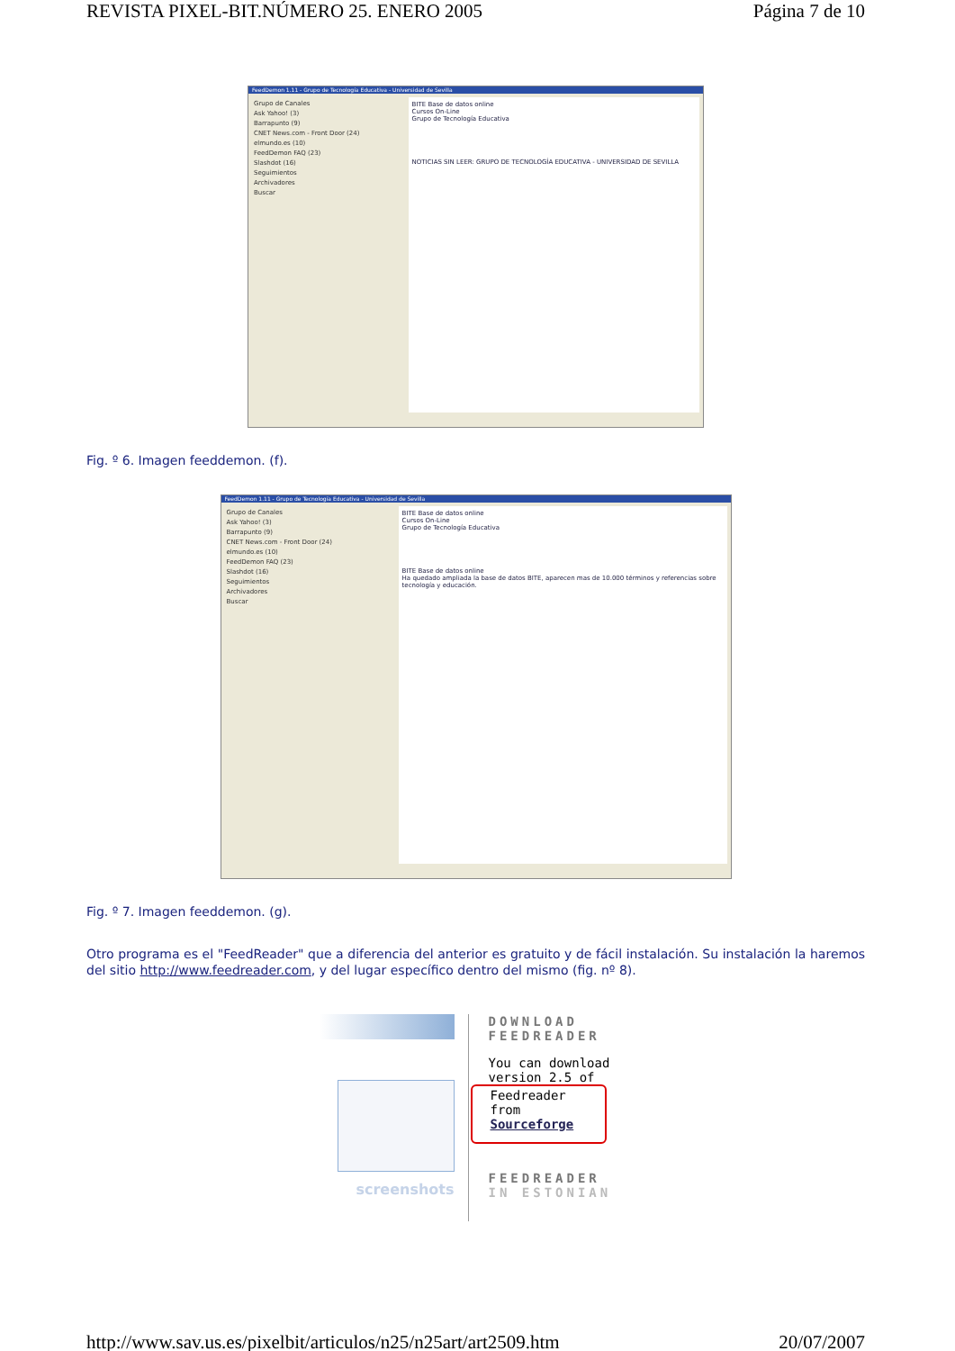REVISTA PIXEL-BIT.NÚMERO 25. ENERO 2005 Página 7 de 10
FeedDemon 1.11 - Grupo de Tecnología Educativa - Universidad de Sevilla
Grupo de Canales
Ask Yahoo! (3)
Barrapunto (9)
CNET News.com - Front Door (24)
elmundo.es (10)
FeedDemon FAQ (23)
Slashdot (16)
Seguimientos
Archivadores
Buscar
BITE Base de datos online
Cursos On-Line
Grupo de Tecnología Educativa
NOTICIAS SIN LEER: GRUPO DE TECNOLOGÍA EDUCATIVA - UNIVERSIDAD DE SEVILLA
Fig. º 6. Imagen feeddemon. (f).
FeedDemon 1.11 - Grupo de Tecnología Educativa - Universidad de Sevilla
Grupo de Canales
Ask Yahoo! (3)
Barrapunto (9)
CNET News.com - Front Door (24)
elmundo.es (10)
FeedDemon FAQ (23)
Slashdot (16)
Seguimientos
Archivadores
Buscar
BITE Base de datos online
Cursos On-Line
Grupo de Tecnología Educativa
BITE Base de datos online
Ha quedado ampliada la base de datos BITE, aparecen mas de 10.000 términos y referencias sobre tecnología y educación.
Fig. º 7. Imagen feeddemon. (g).
Otro programa es el "FeedReader" que a diferencia del anterior es gratuito y de fácil instalación. Su instalación la haremos del sitio http://www.feedreader.com, y del lugar específico dentro del mismo (fig. nº 8).
screenshots
DOWNLOAD FEEDREADER
You can download version 2.5 of
Feedreader from Sourceforge
FEEDREADER IN ESTONIAN
http://www.sav.us.es/pixelbit/articulos/n25/n25art/art2509.htm 20/07/2007